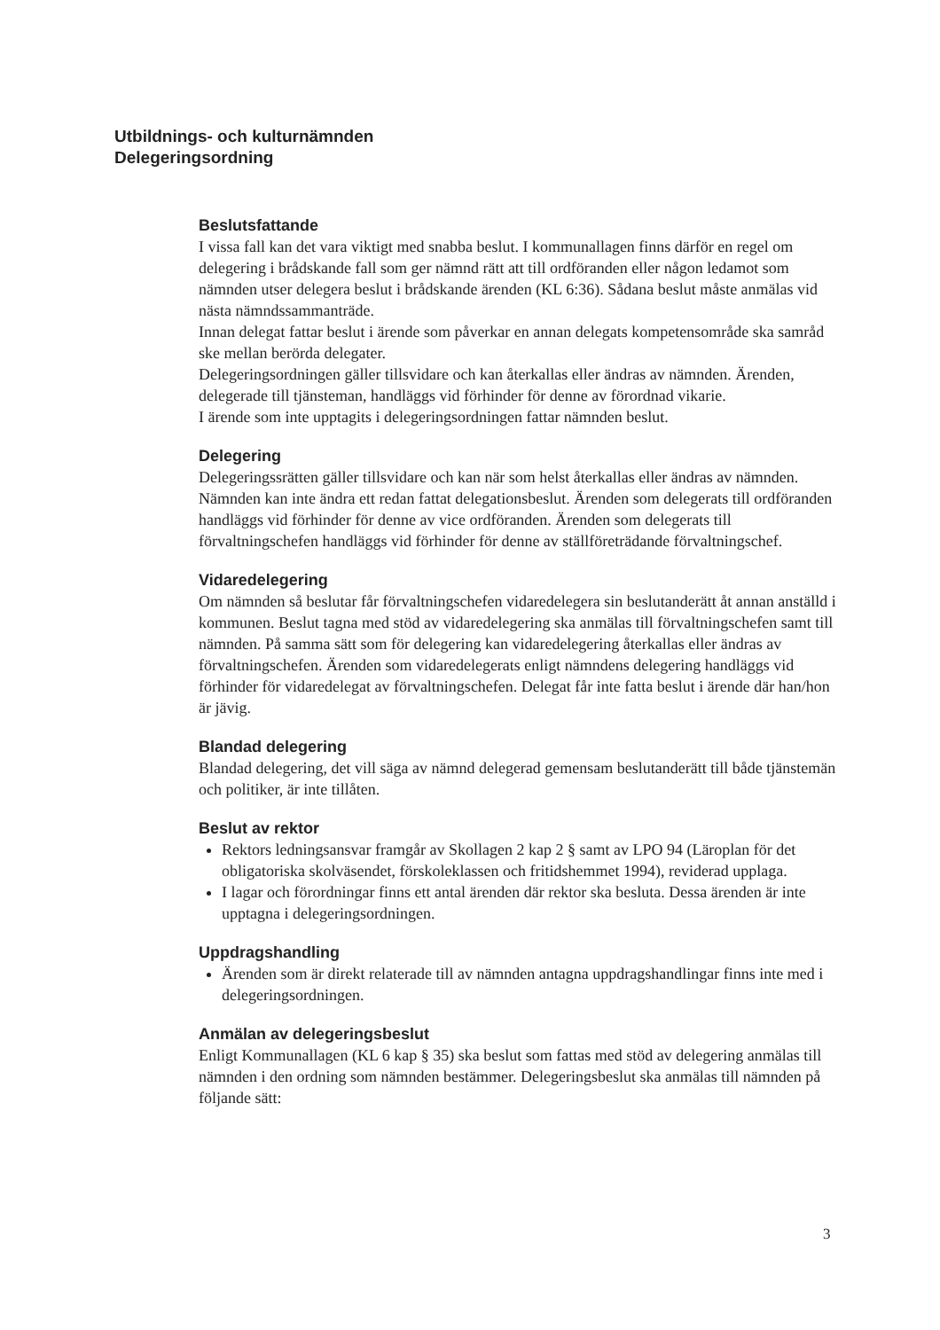Utbildnings- och kulturnämnden
Delegeringsordning
Beslutsfattande
I vissa fall kan det vara viktigt med snabba beslut. I kommunallagen finns därför en regel om delegering i brådskande fall som ger nämnd rätt att till ordföranden eller någon ledamot som nämnden utser delegera beslut i brådskande ärenden (KL 6:36). Sådana beslut måste anmälas vid nästa nämndssammanträde.
Innan delegat fattar beslut i ärende som påverkar en annan delegats kompetensområde ska samråd ske mellan berörda delegater.
Delegeringsordningen gäller tillsvidare och kan återkallas eller ändras av nämnden. Ärenden, delegerade till tjänsteman, handläggs vid förhinder för denne av förordnad vikarie.
I ärende som inte upptagits i delegeringsordningen fattar nämnden beslut.
Delegering
Delegeringssrätten gäller tillsvidare och kan när som helst återkallas eller ändras av nämnden. Nämnden kan inte ändra ett redan fattat delegationsbeslut. Ärenden som delegerats till ordföranden handläggs vid förhinder för denne av vice ordföranden. Ärenden som delegerats till förvaltningschefen handläggs vid förhinder för denne av ställföreträdande förvaltningschef.
Vidaredelegering
Om nämnden så beslutar får förvaltningschefen vidaredelegera sin beslutanderätt åt annan anställd i kommunen. Beslut tagna med stöd av vidaredelegering ska anmälas till förvaltningschefen samt till nämnden. På samma sätt som för delegering kan vidaredelegering återkallas eller ändras av förvaltningschefen. Ärenden som vidaredelegerats enligt nämndens delegering handläggs vid förhinder för vidaredelegat av förvaltningschefen. Delegat får inte fatta beslut i ärende där han/hon är jävig.
Blandad delegering
Blandad delegering, det vill säga av nämnd delegerad gemensam beslutanderätt till både tjänstemän och politiker, är inte tillåten.
Beslut av rektor
Rektors ledningsansvar framgår av Skollagen 2 kap 2 § samt av LPO 94 (Läroplan för det obligatoriska skolväsendet, förskoleklassen och fritidshemmet 1994), reviderad upplaga.
I lagar och förordningar finns ett antal ärenden där rektor ska besluta. Dessa ärenden är inte upptagna i delegeringsordningen.
Uppdragshandling
Ärenden som är direkt relaterade till av nämnden antagna uppdragshandlingar finns inte med i delegeringsordningen.
Anmälan av delegeringsbeslut
Enligt Kommunallagen (KL 6 kap § 35) ska beslut som fattas med stöd av delegering anmälas till nämnden i den ordning som nämnden bestämmer. Delegeringsbeslut ska anmälas till nämnden på följande sätt:
3